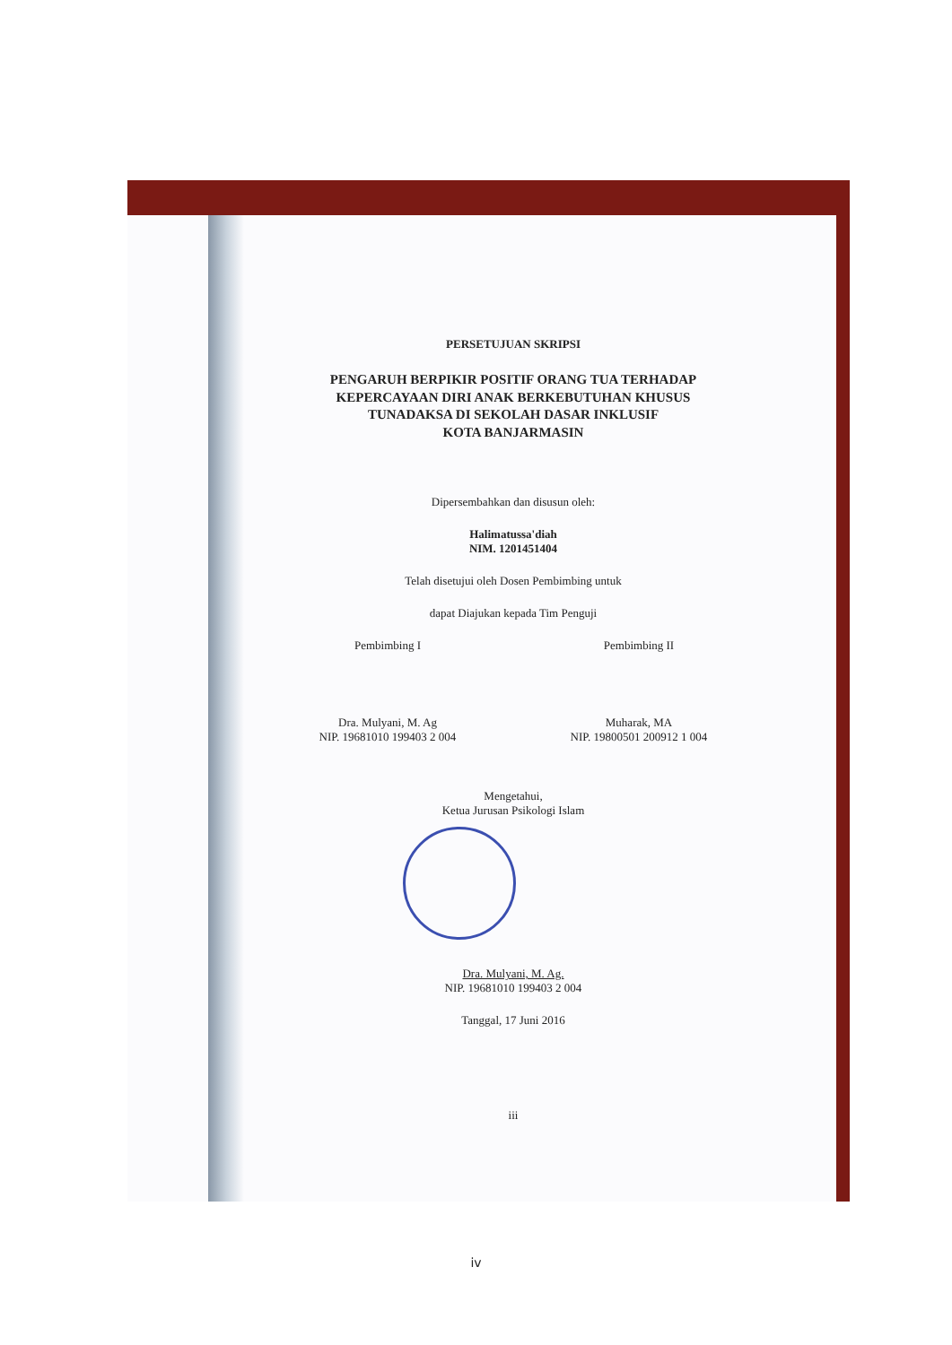PERSETUJUAN SKRIPSI
PENGARUH BERPIKIR POSITIF ORANG TUA TERHADAP
KEPERCAYAAN DIRI ANAK BERKEBUTUHAN KHUSUS
TUNADAKSA DI SEKOLAH DASAR INKLUSIF
KOTA BANJARMASIN
Dipersembahkan dan disusun oleh:
Halimatussa'diah
NIM. 1201451404
Telah disetujui oleh Dosen Pembimbing untuk
dapat Diajukan kepada Tim Penguji
Pembimbing I
Dra. Mulyani, M. Ag
NIP. 19681010 199403 2 004
Pembimbing II
Muharak, MA
NIP. 19800501 200912 1 004
Mengetahui,
Ketua Jurusan Psikologi Islam
Dra. Mulyani, M. Ag.
NIP. 19681010 199403 2 004
Tanggal, 17 Juni 2016
iii
iv